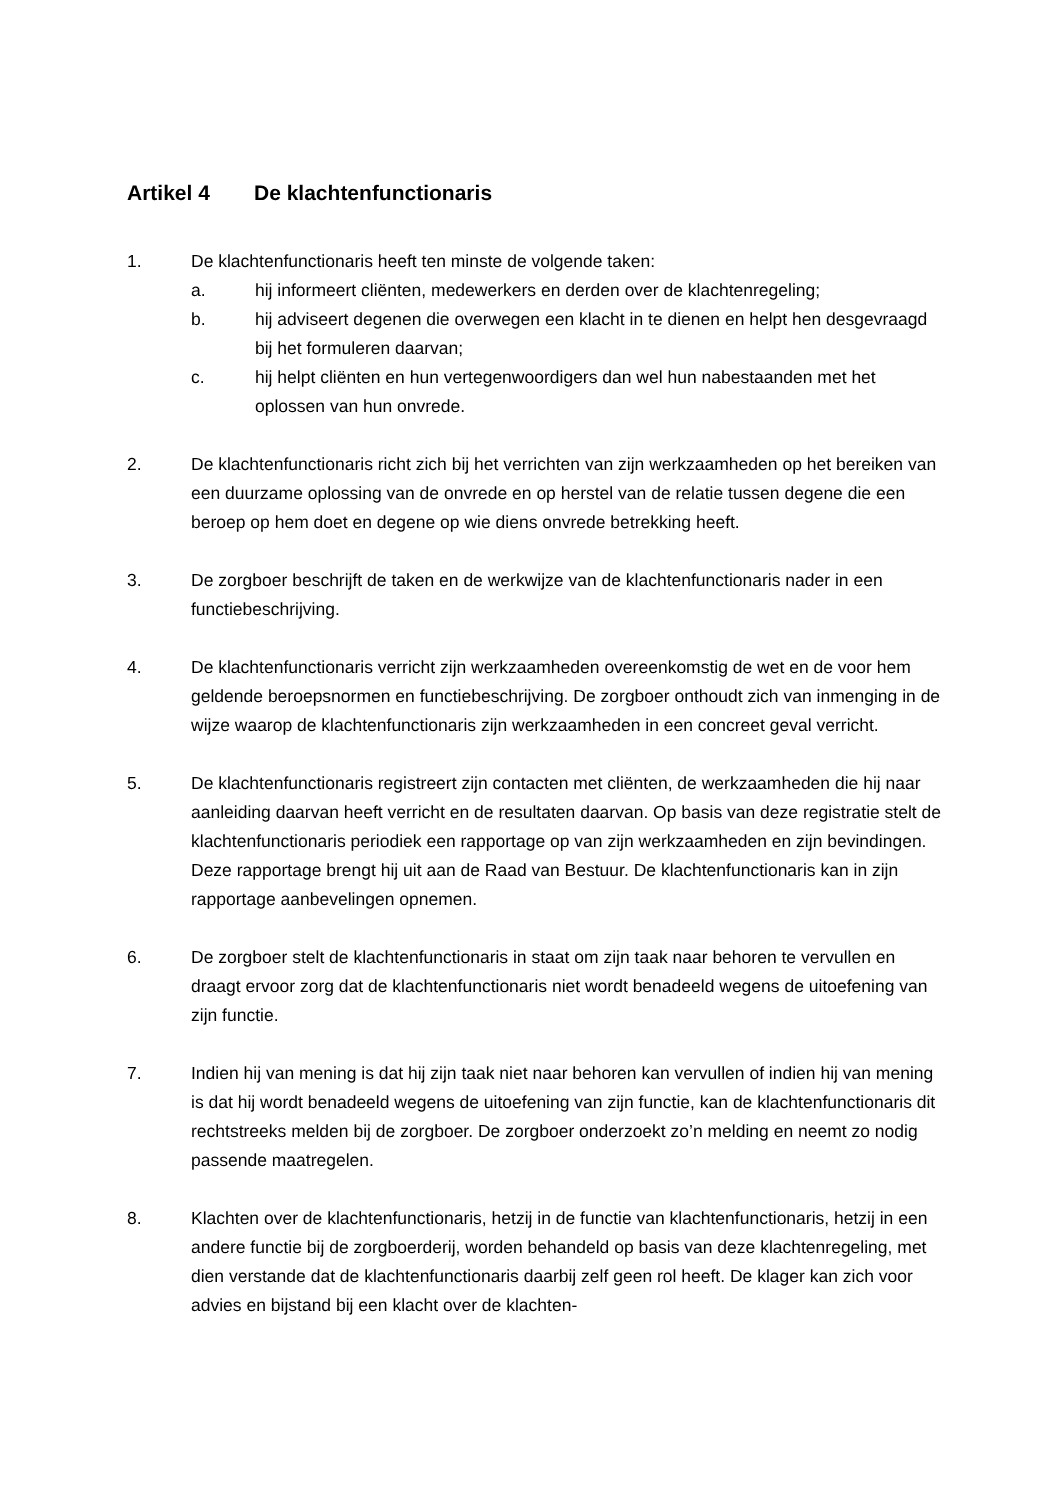Artikel 4 De klachtenfunctionaris
1. De klachtenfunctionaris heeft ten minste de volgende taken:
a. hij informeert cliënten, medewerkers en derden over de klachtenregeling;
b. hij adviseert degenen die overwegen een klacht in te dienen en helpt hen desgevraagd bij het formuleren daarvan;
c. hij helpt cliënten en hun vertegenwoordigers dan wel hun nabestaanden met het oplossen van hun onvrede.
2. De klachtenfunctionaris richt zich bij het verrichten van zijn werkzaamheden op het bereiken van een duurzame oplossing van de onvrede en op herstel van de relatie tussen degene die een beroep op hem doet en degene op wie diens onvrede betrekking heeft.
3. De zorgboer beschrijft de taken en de werkwijze van de klachtenfunctionaris nader in een functiebeschrijving.
4. De klachtenfunctionaris verricht zijn werkzaamheden overeenkomstig de wet en de voor hem geldende beroepsnormen en functiebeschrijving. De zorgboer onthoudt zich van inmenging in de wijze waarop de klachtenfunctionaris zijn werkzaamheden in een concreet geval verricht.
5. De klachtenfunctionaris registreert zijn contacten met cliënten, de werkzaamheden die hij naar aanleiding daarvan heeft verricht en de resultaten daarvan. Op basis van deze registratie stelt de klachtenfunctionaris periodiek een rapportage op van zijn werkzaamheden en zijn bevindingen. Deze rapportage brengt hij uit aan de Raad van Bestuur. De klachtenfunctionaris kan in zijn rapportage aanbevelingen opnemen.
6. De zorgboer stelt de klachtenfunctionaris in staat om zijn taak naar behoren te vervullen en draagt ervoor zorg dat de klachtenfunctionaris niet wordt benadeeld wegens de uitoefening van zijn functie.
7. Indien hij van mening is dat hij zijn taak niet naar behoren kan vervullen of indien hij van mening is dat hij wordt benadeeld wegens de uitoefening van zijn functie, kan de klachtenfunctionaris dit rechtstreeks melden bij de zorgboer. De zorgboer onderzoekt zo’n melding en neemt zo nodig passende maatregelen.
8. Klachten over de klachtenfunctionaris, hetzij in de functie van klachtenfunctionaris, hetzij in een andere functie bij de zorgboerderij, worden behandeld op basis van deze klachtenregeling, met dien verstande dat de klachtenfunctionaris daarbij zelf geen rol heeft. De klager kan zich voor advies en bijstand bij een klacht over de klachten-